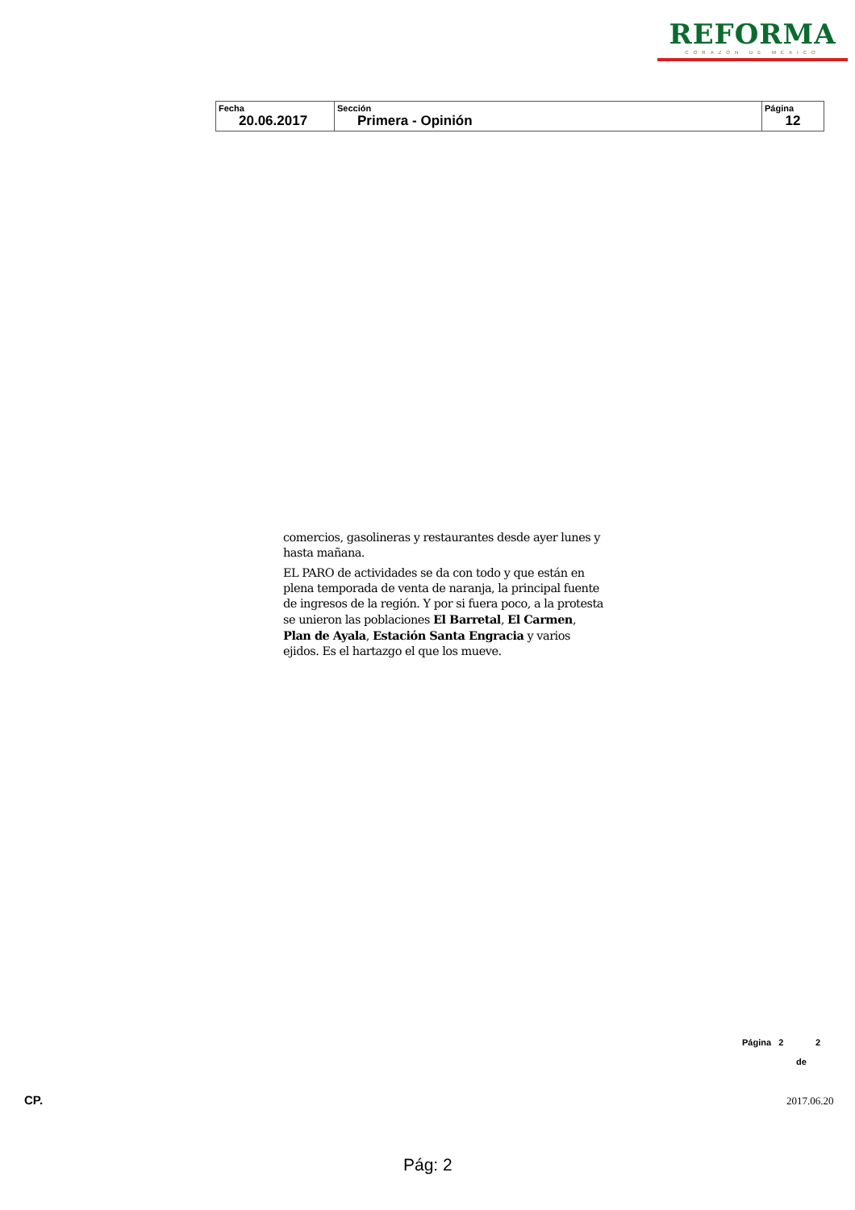REFORMA
CORAZÓN DE MÉXICO
| Fecha 20.06.2017 | Sección Primera - Opinión | Página 12 |
comercios, gasolineras y restaurantes desde ayer lunes y hasta mañana.
EL PARO de actividades se da con todo y que están en plena temporada de venta de naranja, la principal fuente de ingresos de la región. Y por si fuera poco, a la protesta se unieron las poblaciones El Barretal, El Carmen, Plan de Ayala, Estación Santa Engracia y varios ejidos. Es el hartazgo el que los mueve.
Página 2 2
de
CP. 2017.06.20
Pág: 2